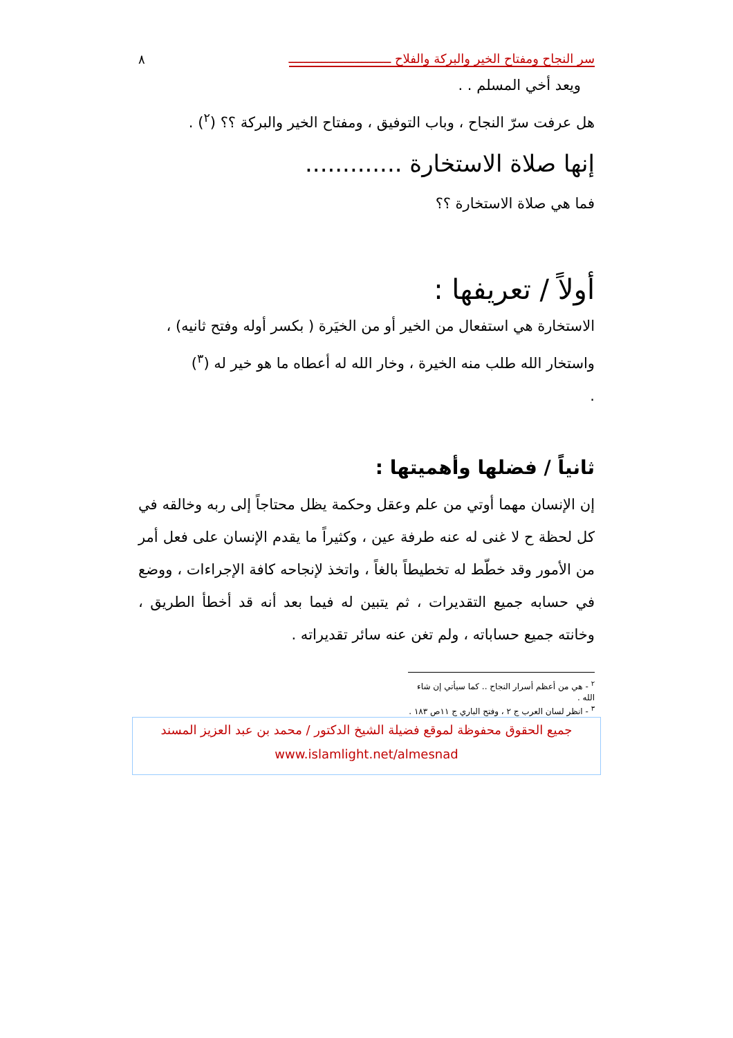سر النجاح ومفتاح الخير والبركة والفلاح ــــــــــــــــــــــــــــ ٨
ويعد أخي المسلم . .
هل عرفت سرّ النجاح ، وباب التوفيق ، ومفتاح الخير والبركة ؟؟ (<sup>٢</sup>) .
إنها صلاة الاستخارة .............
فما هي صلاة الاستخارة ؟؟
أولاً / تعريفها :
الاستخارة هي استفعال من الخير أو من الخيَرة ( بكسر أوله وفتح ثانيه) ، واستخار الله طلب منه الخيرة ، وخار الله له أعطاه ما هو خير له (<sup>٣</sup>)
.
ثانياً / فضلها وأهميتها :
إن الإنسان مهما أوتي من علم وعقل وحكمة يظل محتاجاً إلى ربه وخالقه في كل لحظة ح لا غنى له عنه طرفة عين ، وكثيراً ما يقدم الإنسان على فعل أمر من الأمور وقد خطّط له تخطيطاً بالغاً ، واتخذ لإنجاحه كافة الإجراءات ، ووضع في حسابه جميع التقديرات ، ثم يتبين له فيما بعد أنه قد أخطأ الطريق ، وخانته جميع حساباته ، ولم تغن عنه سائر تقديراته .
<sup>٢</sup> - هي من أعظم أسرار النجاح .. كما سيأتي إن شاء الله .
<sup>٣</sup> - انظر لسان العرب ج ٢ ، وفتح الباري ج ١١ص ١٨٣ .
جميع الحقوق محفوظة لموقع فضيلة الشيخ الدكتور / محمد بن عبد العزيز المسند
www.islamlight.net/almesnad